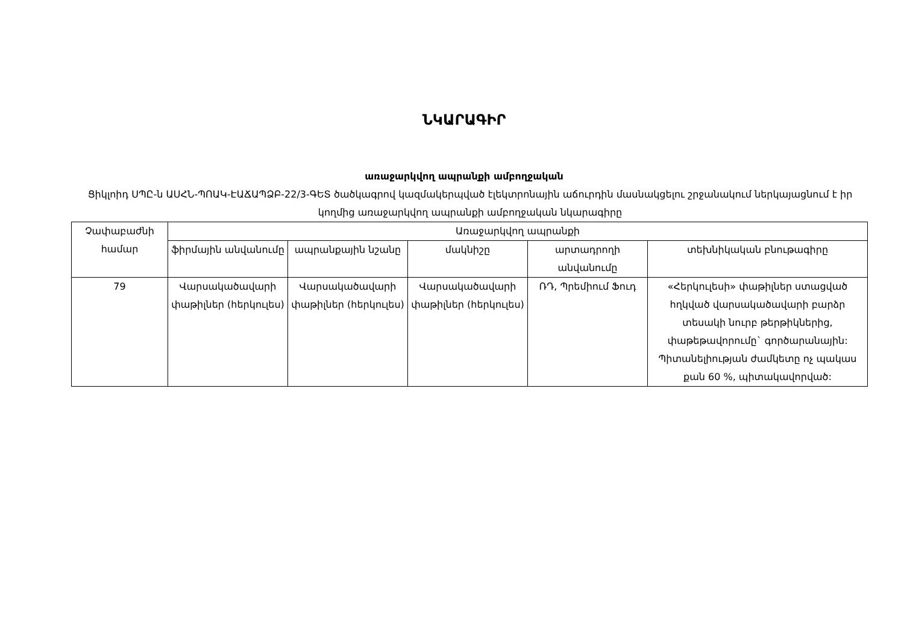ՆԿԱՐԱԳԻՐ
առաջարկվող ապրանքի ամբողջական
Ցիկլոիդ ՍՊԸ-ն ԱՍՀՆ-ՊՈԱԿ-ԷԱՃԱՊՁԲ-22/3-ԳԵՏ ծածկագրով կազմակերպված էլեկտրոնային աճուրդին մասնակցելու շրջանակում ներկայացնում է իր կողմից առաջարկվող ապրանքի ամբողջական նկարագիրը
| Չափաբաժնի համար | Առաջարկվող ապրանքի | | | | |
| --- | --- | --- | --- | --- | --- |
| | ֆիրմային անվանումը | ապրանքային նշանը | մակնիշը | արտադրողի անվանումը | տեխնիկական բնութագիրը |
| 79 | Վարսակածավարի փաթիլներ (հերկուլես) | Վարսակածավարի փաթիլներ (հերկուլես) | Վարսակածավարի փաթիլներ (հերկուլես) | ՌԴ, Պրեմիում Ֆուդ | «Հերկուլեսի» փաթիլներ ստացված հղկված վարսակածավարի բարձր տեսակի նուրբ թերթիկներից, փաթեթավորումը` գործարանային: Պիտանելիության ժամկետը ոչ պակաս քան 60 %, պիտակավորված: |